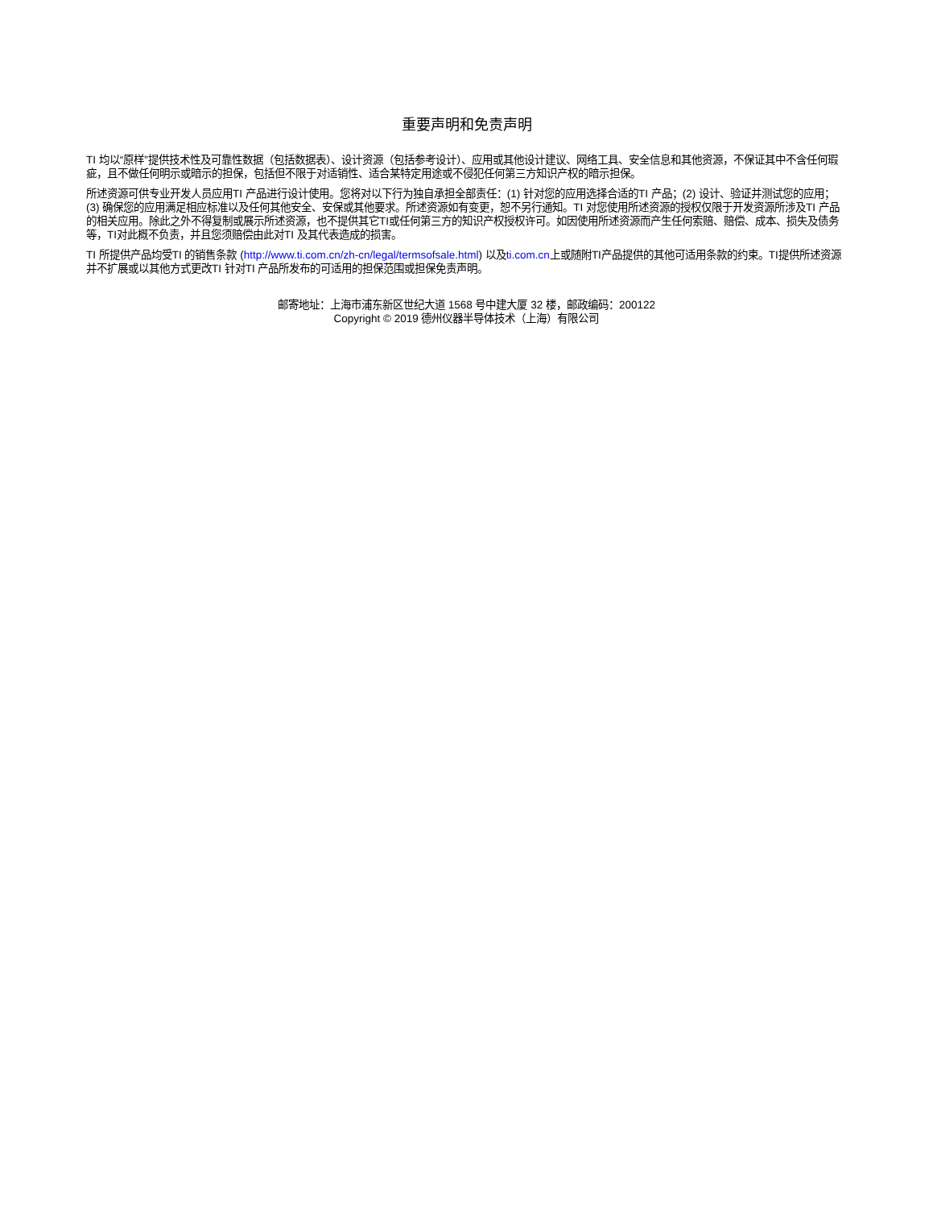重要声明和免责声明
TI 均以“原样”提供技术性及可靠性数据（包括数据表）、设计资源（包括参考设计）、应用或其他设计建议、网络工具、安全信息和其他资源，不保证其中不含任何瑕疵，且不做任何明示或暗示的担保，包括但不限于对适销性、适合某特定用途或不侵犯任何第三方知识产权的暗示担保。
所述资源可供专业开发人员应用TI 产品进行设计使用。您将对以下行为独自承担全部责任：(1) 针对您的应用选择合适的TI 产品；(2) 设计、验证并测试您的应用；(3) 确保您的应用满足相应标准以及任何其他安全、安保或其他要求。所述资源如有变更，恕不另行通知。TI 对您使用所述资源的授权仅限于开发资源所涉及TI 产品的相关应用。除此之外不得复制或展示所述资源，也不提供其它TI或任何第三方的知识产权授权许可。如因使用所述资源而产生任何索赔、赔偿、成本、损失及债务等，TI对此概不负责，并且您须赔偿由此对TI 及其代表造成的损害。
TI 所提供产品均受TI 的销售条款 (http://www.ti.com.cn/zh-cn/legal/termsofsale.html) 以及ti.com.cn上或随附TI产品提供的其他可适用条款的约束。TI提供所述资源并不扩展或以其他方式更改TI 针对TI 产品所发布的可适用的担保范围或担保免责声明。
邮寄地址：上海市浦东新区世纪大道 1568 号中建大厦 32 楼，邮政编码：200122
Copyright © 2019 德州仪器半导体技术（上海）有限公司